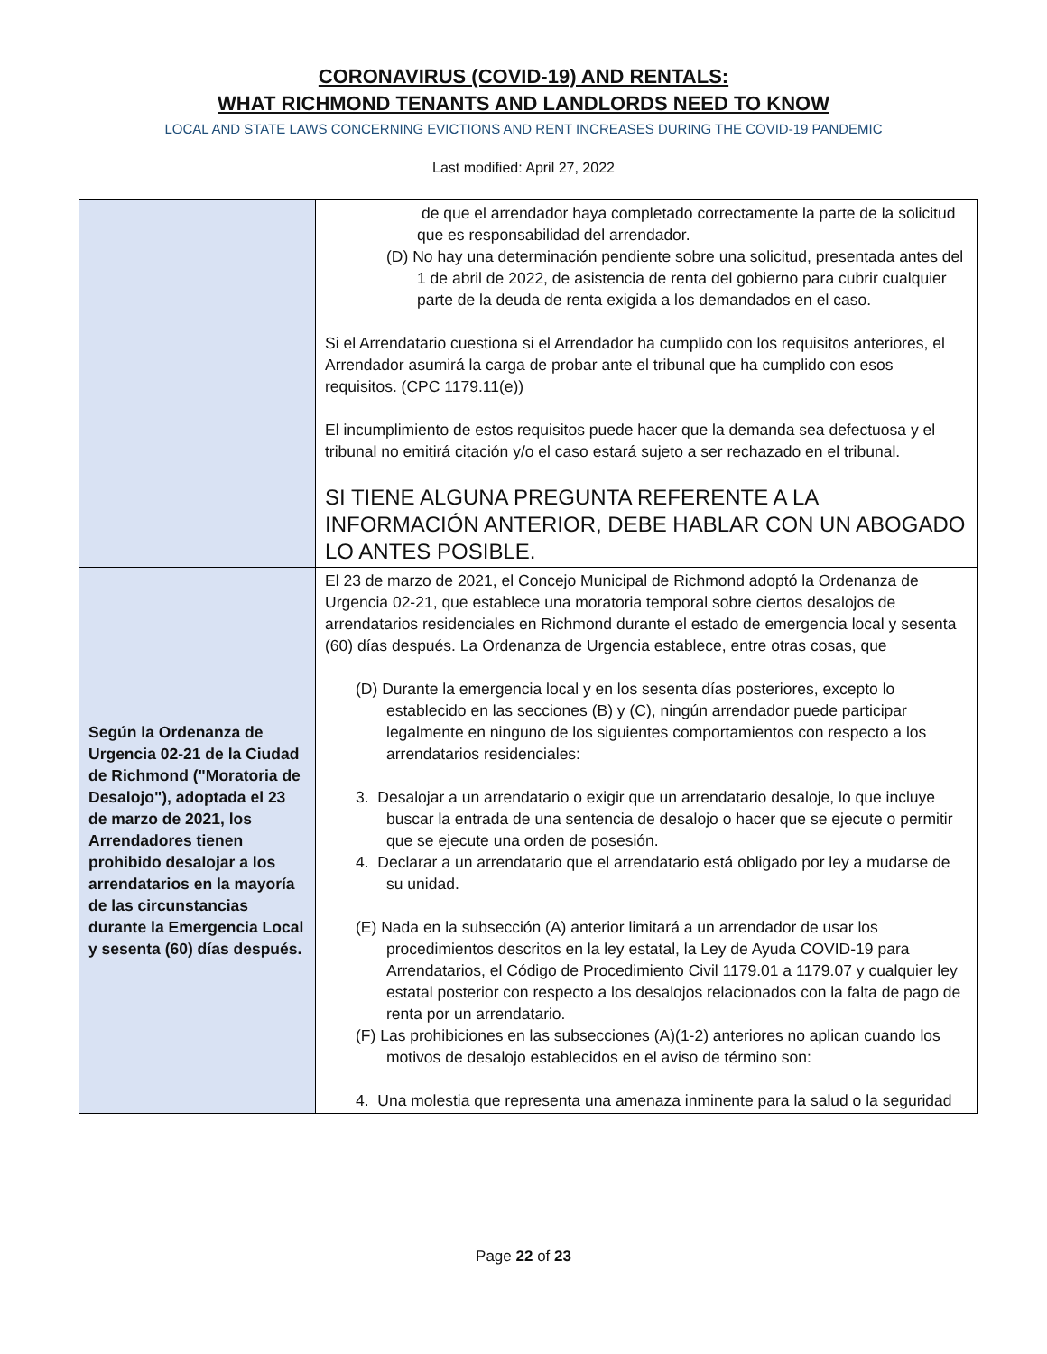CORONAVIRUS (COVID-19) AND RENTALS:
WHAT RICHMOND TENANTS AND LANDLORDS NEED TO KNOW
LOCAL AND STATE LAWS CONCERNING EVICTIONS AND RENT INCREASES DURING THE COVID-19 PANDEMIC
Last modified: April 27, 2022
| | de que el arrendador haya completado correctamente la parte de la solicitud que es responsabilidad del arrendador. (D) No hay una determinación pendiente sobre una solicitud, presentada antes del 1 de abril de 2022, de asistencia de renta del gobierno para cubrir cualquier parte de la deuda de renta exigida a los demandados en el caso. Si el Arrendatario cuestiona si el Arrendador ha cumplido con los requisitos anteriores, el Arrendador asumirá la carga de probar ante el tribunal que ha cumplido con esos requisitos. (CPC 1179.11(e)) El incumplimiento de estos requisitos puede hacer que la demanda sea defectuosa y el tribunal no emitirá citación y/o el caso estará sujeto a ser rechazado en el tribunal. SI TIENE ALGUNA PREGUNTA REFERENTE A LA INFORMACIÓN ANTERIOR, DEBE HABLAR CON UN ABOGADO LO ANTES POSIBLE. |
| Según la Ordenanza de Urgencia 02-21 de la Ciudad de Richmond ("Moratoria de Desalojo"), adoptada el 23 de marzo de 2021, los Arrendadores tienen prohibido desalojar a los arrendatarios en la mayoría de las circunstancias durante la Emergencia Local y sesenta (60) días después. | El 23 de marzo de 2021, el Concejo Municipal de Richmond adoptó la Ordenanza de Urgencia 02-21, que establece una moratoria temporal sobre ciertos desalojos de arrendatarios residenciales en Richmond durante el estado de emergencia local y sesenta (60) días después. La Ordenanza de Urgencia establece, entre otras cosas, que (D) Durante la emergencia local y en los sesenta días posteriores, excepto lo establecido en las secciones (B) y (C), ningún arrendador puede participar legalmente en ninguno de los siguientes comportamientos con respecto a los arrendatarios residenciales: 3. Desalojar a un arrendatario o exigir que un arrendatario desaloje, lo que incluye buscar la entrada de una sentencia de desalojo o hacer que se ejecute o permitir que se ejecute una orden de posesión. 4. Declarar a un arrendatario que el arrendatario está obligado por ley a mudarse de su unidad. (E) Nada en la subsección (A) anterior limitará a un arrendador de usar los procedimientos descritos en la ley estatal, la Ley de Ayuda COVID-19 para Arrendatarios, el Código de Procedimiento Civil 1179.01 a 1179.07 y cualquier ley estatal posterior con respecto a los desalojos relacionados con la falta de pago de renta por un arrendatario. (F) Las prohibiciones en las subsecciones (A)(1-2) anteriores no aplican cuando los motivos de desalojo establecidos en el aviso de término son: 4. Una molestia que representa una amenaza inminente para la salud o la seguridad |
Page 22 of 23